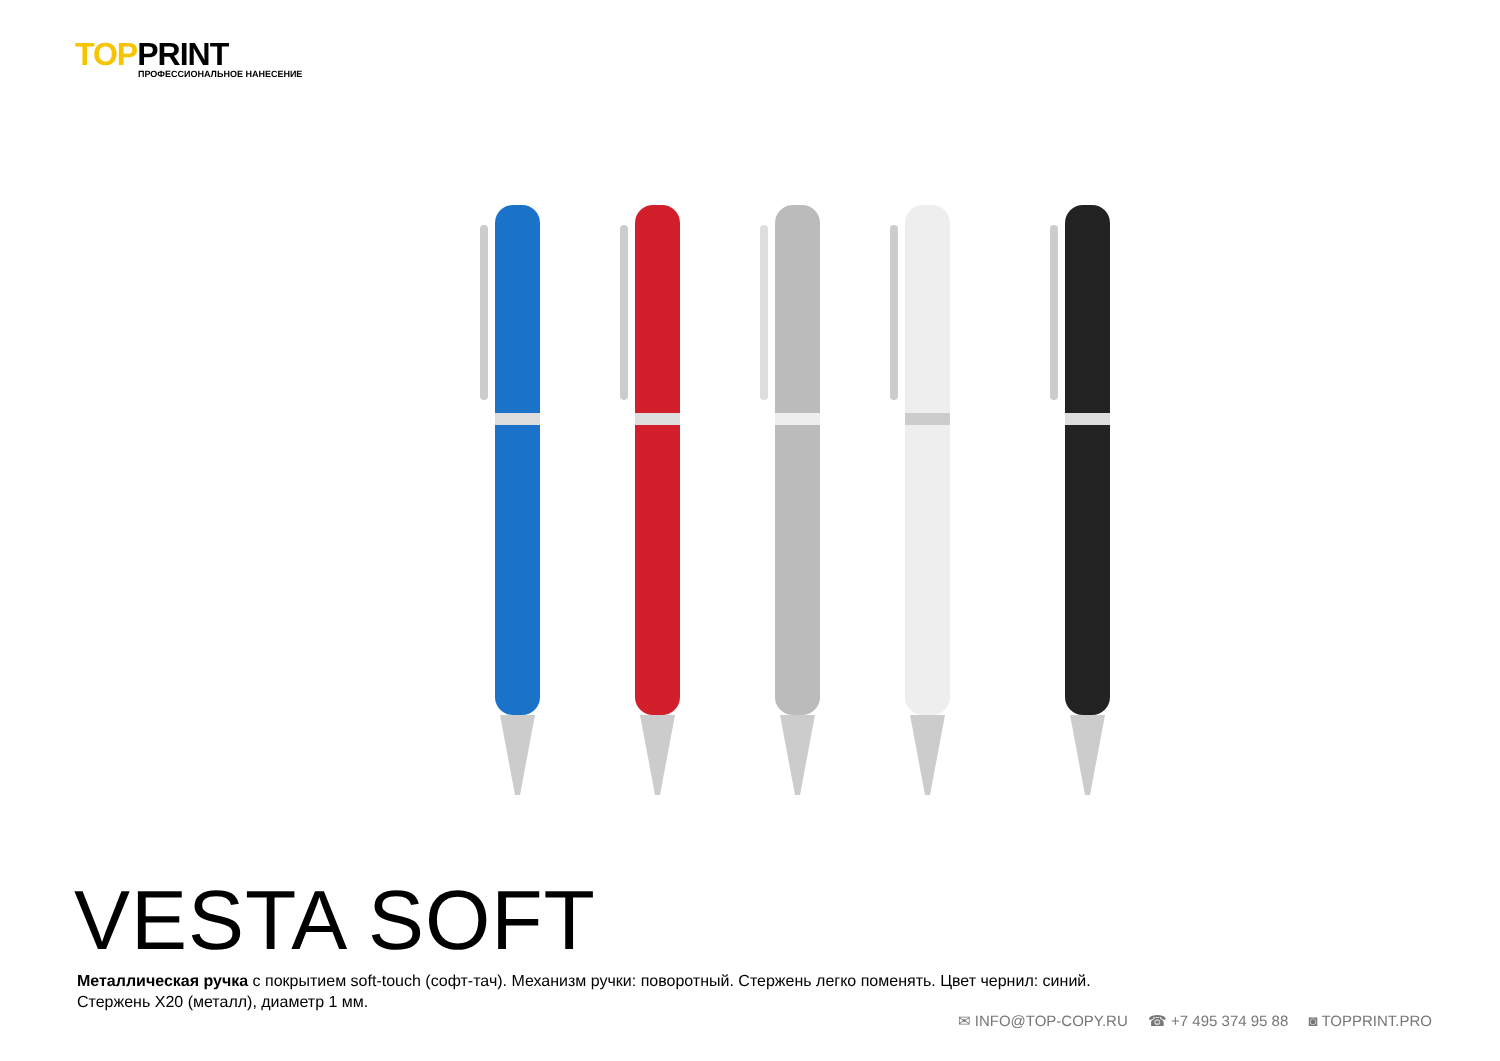TOPPRINT
ПРОФЕССИОНАЛЬНОЕ НАНЕСЕНИЕ
VESTA SOFT
Металлическая ручка с покрытием soft-touch (софт-тач). Механизм ручки: поворотный. Стержень легко поменять. Цвет чернил: синий.
Стержень Х20 (металл), диаметр 1 мм.
✉ INFO@TOP-COPY.RU ☎ +7 495 374 95 88 ◙ TOPPRINT.PRO